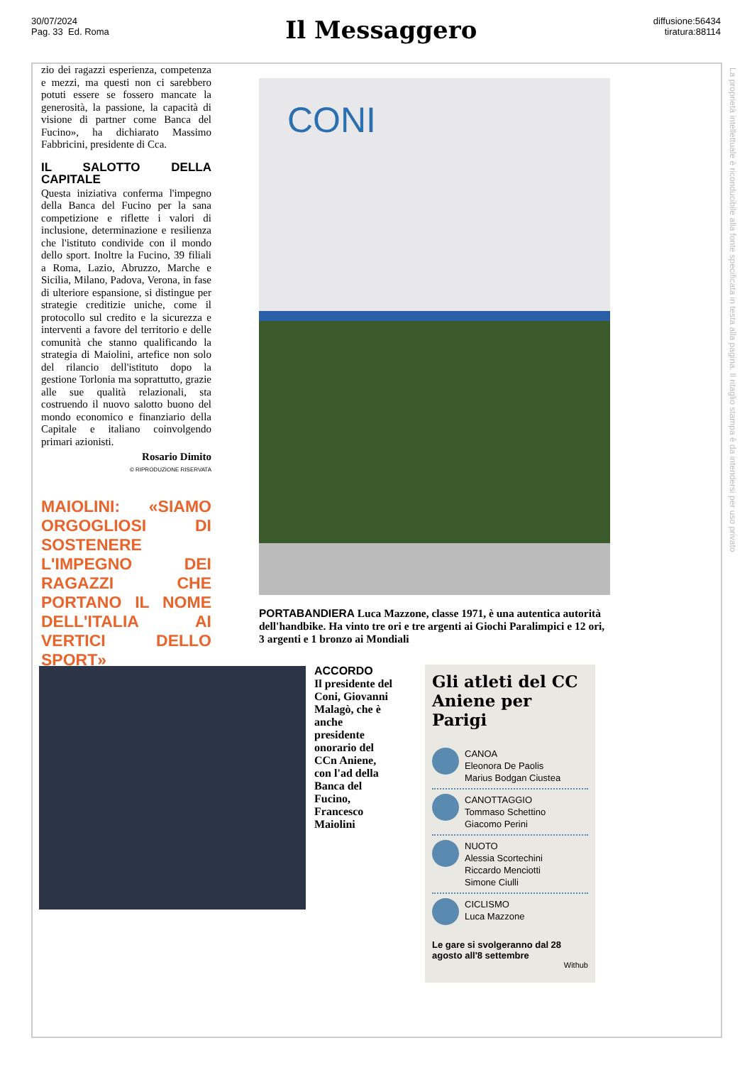30/07/2024
Pag. 33 Ed. Roma
Il Messaggero
diffusione:56434
tiratura:88114
La proprietà intellettuale è riconducibile alla fonte specificata in testa alla pagina. Il ritaglio stampa è da intendersi per uso privato
zio dei ragazzi esperienza, competenza e mezzi, ma questi non ci sarebbero potuti essere se fossero mancate la generosità, la passione, la capacità di visione di partner come Banca del Fucino», ha dichiarato Massimo Fabbricini, presidente di Cca.
IL SALOTTO DELLA CAPITALE
Questa iniziativa conferma l'impegno della Banca del Fucino per la sana competizione e riflette i valori di inclusione, determinazione e resilienza che l'istituto condivide con il mondo dello sport. Inoltre la Fucino, 39 filiali a Roma, Lazio, Abruzzo, Marche e Sicilia, Milano, Padova, Verona, in fase di ulteriore espansione, si distingue per strategie creditizie uniche, come il protocollo sul credito e la sicurezza e interventi a favore del territorio e delle comunità che stanno qualificando la strategia di Maiolini, artefice non solo del rilancio dell'istituto dopo la gestione Torlonia ma soprattutto, grazie alle sue qualità relazionali, sta costruendo il nuovo salotto buono del mondo economico e finanziario della Capitale e italiano coinvolgendo primari azionisti.
Rosario Dimito
© RIPRODUZIONE RISERVATA
MAIOLINI: «SIAMO ORGOGLIOSI DI SOSTENERE L'IMPEGNO DEI RAGAZZI CHE PORTANO IL NOME DELL'ITALIA AI VERTICI DELLO SPORT»
CONI
PORTABANDIERA Luca Mazzone, classe 1971, è una autentica autorità dell'handbike. Ha vinto tre ori e tre argenti ai Giochi Paralimpici e 12 ori, 3 argenti e 1 bronzo ai Mondiali
ACCORDO
Il presidente del Coni, Giovanni Malagò, che è anche presidente onorario del CCn Aniene, con l'ad della Banca del Fucino, Francesco Maiolini
Gli atleti del CC Aniene per Parigi
CANOA
Eleonora De Paolis
Marius Bodgan Ciustea
CANOTTAGGIO
Tommaso Schettino
Giacomo Perini
NUOTO
Alessia Scortechini
Riccardo Menciotti
Simone Ciulli
CICLISMO
Luca Mazzone
Le gare si svolgeranno dal 28 agosto all'8 settembre
Withub